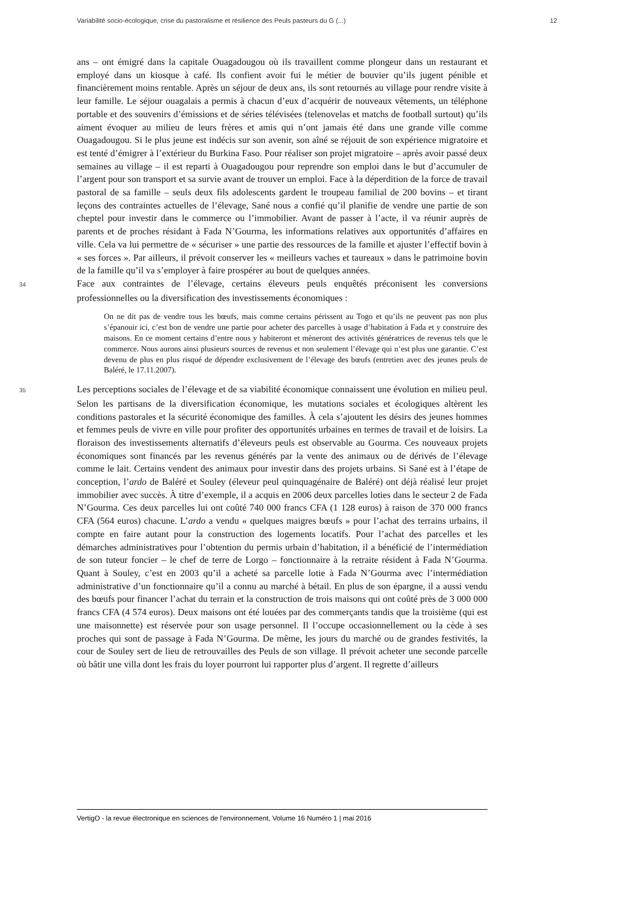Variabilité socio-écologique, crise du pastoralisme et résilience des Peuls pasteurs du G (...) 12
ans – ont émigré dans la capitale Ouagadougou où ils travaillent comme plongeur dans un restaurant et employé dans un kiosque à café. Ils confient avoir fui le métier de bouvier qu’ils jugent pénible et financièrement moins rentable. Après un séjour de deux ans, ils sont retournés au village pour rendre visite à leur famille. Le séjour ouagalais a permis à chacun d’eux d’acquérir de nouveaux vêtements, un téléphone portable et des souvenirs d’émissions et de séries télévisées (telenovelas et matchs de football surtout) qu’ils aiment évoquer au milieu de leurs frères et amis qui n’ont jamais été dans une grande ville comme Ouagadougou. Si le plus jeune est indécis sur son avenir, son aîné se réjouit de son expérience migratoire et est tenté d’émigrer à l’extérieur du Burkina Faso. Pour réaliser son projet migratoire – après avoir passé deux semaines au village – il est reparti à Ouagadougou pour reprendre son emploi dans le but d’accumuler de l’argent pour son transport et sa survie avant de trouver un emploi. Face à la déperdition de la force de travail pastoral de sa famille – seuls deux fils adolescents gardent le troupeau familial de 200 bovins – et tirant leçons des contraintes actuelles de l’élevage, Sané nous a confié qu’il planifie de vendre une partie de son cheptel pour investir dans le commerce ou l’immobilier. Avant de passer à l’acte, il va réunir auprès de parents et de proches résidant à Fada N’Gourma, les informations relatives aux opportunités d’affaires en ville. Cela va lui permettre de « sécuriser » une partie des ressources de la famille et ajuster l’effectif bovin à « ses forces ». Par ailleurs, il prévoit conserver les « meilleurs vaches et taureaux » dans le patrimoine bovin de la famille qu’il va s’employer à faire prospérer au bout de quelques années.
34 Face aux contraintes de l’élevage, certains éleveurs peuls enquêtés préconisent les conversions professionnelles ou la diversification des investissements économiques :
On ne dit pas de vendre tous les bœufs, mais comme certains périssent au Togo et qu’ils ne peuvent pas non plus s’épanouir ici, c’est bon de vendre une partie pour acheter des parcelles à usage d’habitation à Fada et y construire des maisons. En ce moment certains d’entre nous y habiteront et mèneront des activités génératrices de revenus tels que le commerce. Nous aurons ainsi plusieurs sources de revenus et non seulement l’élevage qui n’est plus une garantie. C’est devenu de plus en plus risqué de dépendre exclusivement de l’élevage des bœufs (entretien avec des jeunes peuls de Baléré, le 17.11.2007).
35 Les perceptions sociales de l’élevage et de sa viabilité économique connaissent une évolution en milieu peul. Selon les partisans de la diversification économique, les mutations sociales et écologiques altèrent les conditions pastorales et la sécurité économique des familles. À cela s’ajoutent les désirs des jeunes hommes et femmes peuls de vivre en ville pour profiter des opportunités urbaines en termes de travail et de loisirs. La floraison des investissements alternatifs d’éleveurs peuls est observable au Gourma. Ces nouveaux projets économiques sont financés par les revenus générés par la vente des animaux ou de dérivés de l’élevage comme le lait. Certains vendent des animaux pour investir dans des projets urbains. Si Sané est à l’étape de conception, l’ardo de Baléré et Souley (éleveur peul quinquagénaire de Baléré) ont déjà réalisé leur projet immobilier avec succès. À titre d’exemple, il a acquis en 2006 deux parcelles loties dans le secteur 2 de Fada N’Gourma. Ces deux parcelles lui ont coûté 740 000 francs CFA (1 128 euros) à raison de 370 000 francs CFA (564 euros) chacune. L’ardo a vendu « quelques maigres bœufs » pour l’achat des terrains urbains, il compte en faire autant pour la construction des logements locatifs. Pour l’achat des parcelles et les démarches administratives pour l’obtention du permis urbain d’habitation, il a bénéficié de l’intermédiation de son tuteur foncier – le chef de terre de Lorgo – fonctionnaire à la retraite résident à Fada N’Gourma. Quant à Souley, c’est en 2003 qu’il a acheté sa parcelle lotie à Fada N’Gourma avec l’intermédiation administrative d’un fonctionnaire qu’il a connu au marché à bétail. En plus de son épargne, il a aussi vendu des bœufs pour financer l’achat du terrain et la construction de trois maisons qui ont coûté près de 3 000 000 francs CFA (4 574 euros). Deux maisons ont été louées par des commerçants tandis que la troisième (qui est une maisonnette) est réservée pour son usage personnel. Il l’occupe occasionnellement ou la cède à ses proches qui sont de passage à Fada N’Gourma. De même, les jours du marché ou de grandes festivités, la cour de Souley sert de lieu de retrouvailles des Peuls de son village. Il prévoit acheter une seconde parcelle où bâtir une villa dont les frais du loyer pourront lui rapporter plus d’argent. Il regrette d’ailleurs
VertigO - la revue électronique en sciences de l'environnement, Volume 16 Numéro 1 | mai 2016